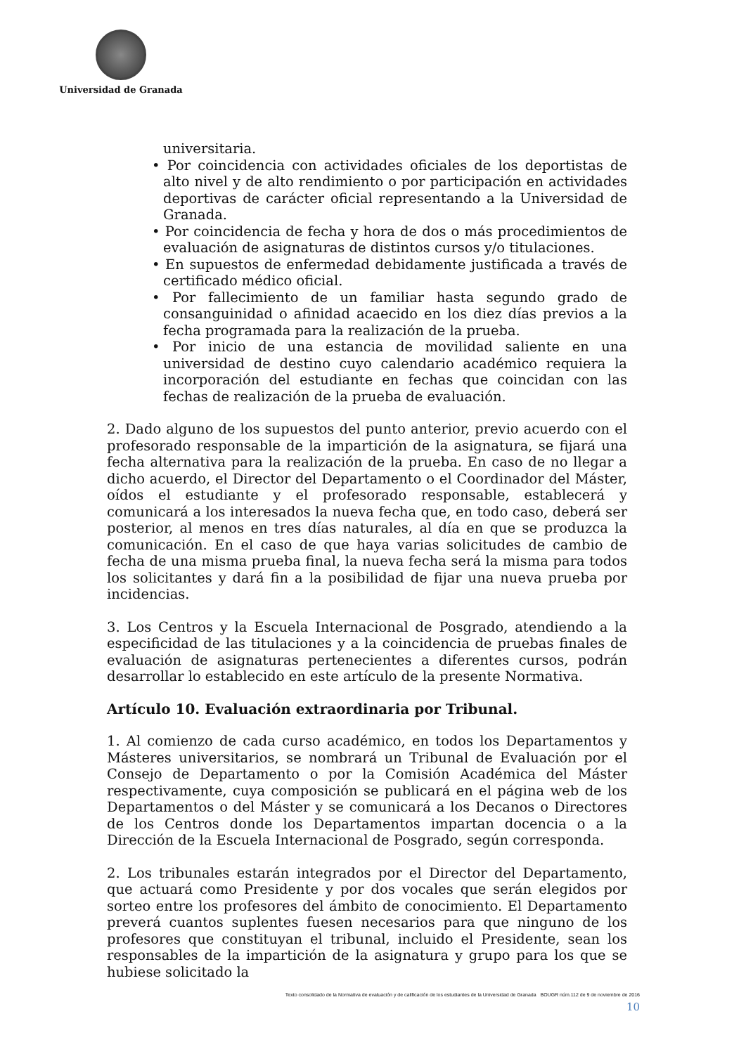Universidad de Granada
universitaria.
• Por coincidencia con actividades oficiales de los deportistas de alto nivel y de alto rendimiento o por participación en actividades deportivas de carácter oficial representando a la Universidad de Granada.
• Por coincidencia de fecha y hora de dos o más procedimientos de evaluación de asignaturas de distintos cursos y/o titulaciones.
• En supuestos de enfermedad debidamente justificada a través de certificado médico oficial.
• Por fallecimiento de un familiar hasta segundo grado de consanguinidad o afinidad acaecido en los diez días previos a la fecha programada para la realización de la prueba.
• Por inicio de una estancia de movilidad saliente en una universidad de destino cuyo calendario académico requiera la incorporación del estudiante en fechas que coincidan con las fechas de realización de la prueba de evaluación.
2. Dado alguno de los supuestos del punto anterior, previo acuerdo con el profesorado responsable de la impartición de la asignatura, se fijará una fecha alternativa para la realización de la prueba. En caso de no llegar a dicho acuerdo, el Director del Departamento o el Coordinador del Máster, oídos el estudiante y el profesorado responsable, establecerá y comunicará a los interesados la nueva fecha que, en todo caso, deberá ser posterior, al menos en tres días naturales, al día en que se produzca la comunicación. En el caso de que haya varias solicitudes de cambio de fecha de una misma prueba final, la nueva fecha será la misma para todos los solicitantes y dará fin a la posibilidad de fijar una nueva prueba por incidencias.
3. Los Centros y la Escuela Internacional de Posgrado, atendiendo a la especificidad de las titulaciones y a la coincidencia de pruebas finales de evaluación de asignaturas pertenecientes a diferentes cursos, podrán desarrollar lo establecido en este artículo de la presente Normativa.
Artículo 10. Evaluación extraordinaria por Tribunal.
1. Al comienzo de cada curso académico, en todos los Departamentos y Másteres universitarios, se nombrará un Tribunal de Evaluación por el Consejo de Departamento o por la Comisión Académica del Máster respectivamente, cuya composición se publicará en el página web de los Departamentos o del Máster y se comunicará a los Decanos o Directores de los Centros donde los Departamentos impartan docencia o a la Dirección de la Escuela Internacional de Posgrado, según corresponda.
2. Los tribunales estarán integrados por el Director del Departamento, que actuará como Presidente y por dos vocales que serán elegidos por sorteo entre los profesores del ámbito de conocimiento. El Departamento preverá cuantos suplentes fuesen necesarios para que ninguno de los profesores que constituyan el tribunal, incluido el Presidente, sean los responsables de la impartición de la asignatura y grupo para los que se hubiese solicitado la
Texto consolidado de la Normativa de evaluación y de calificación de los estudiantes de la Universidad de Granada BOUGR núm.112 de 9 de noviembre de 2016
10